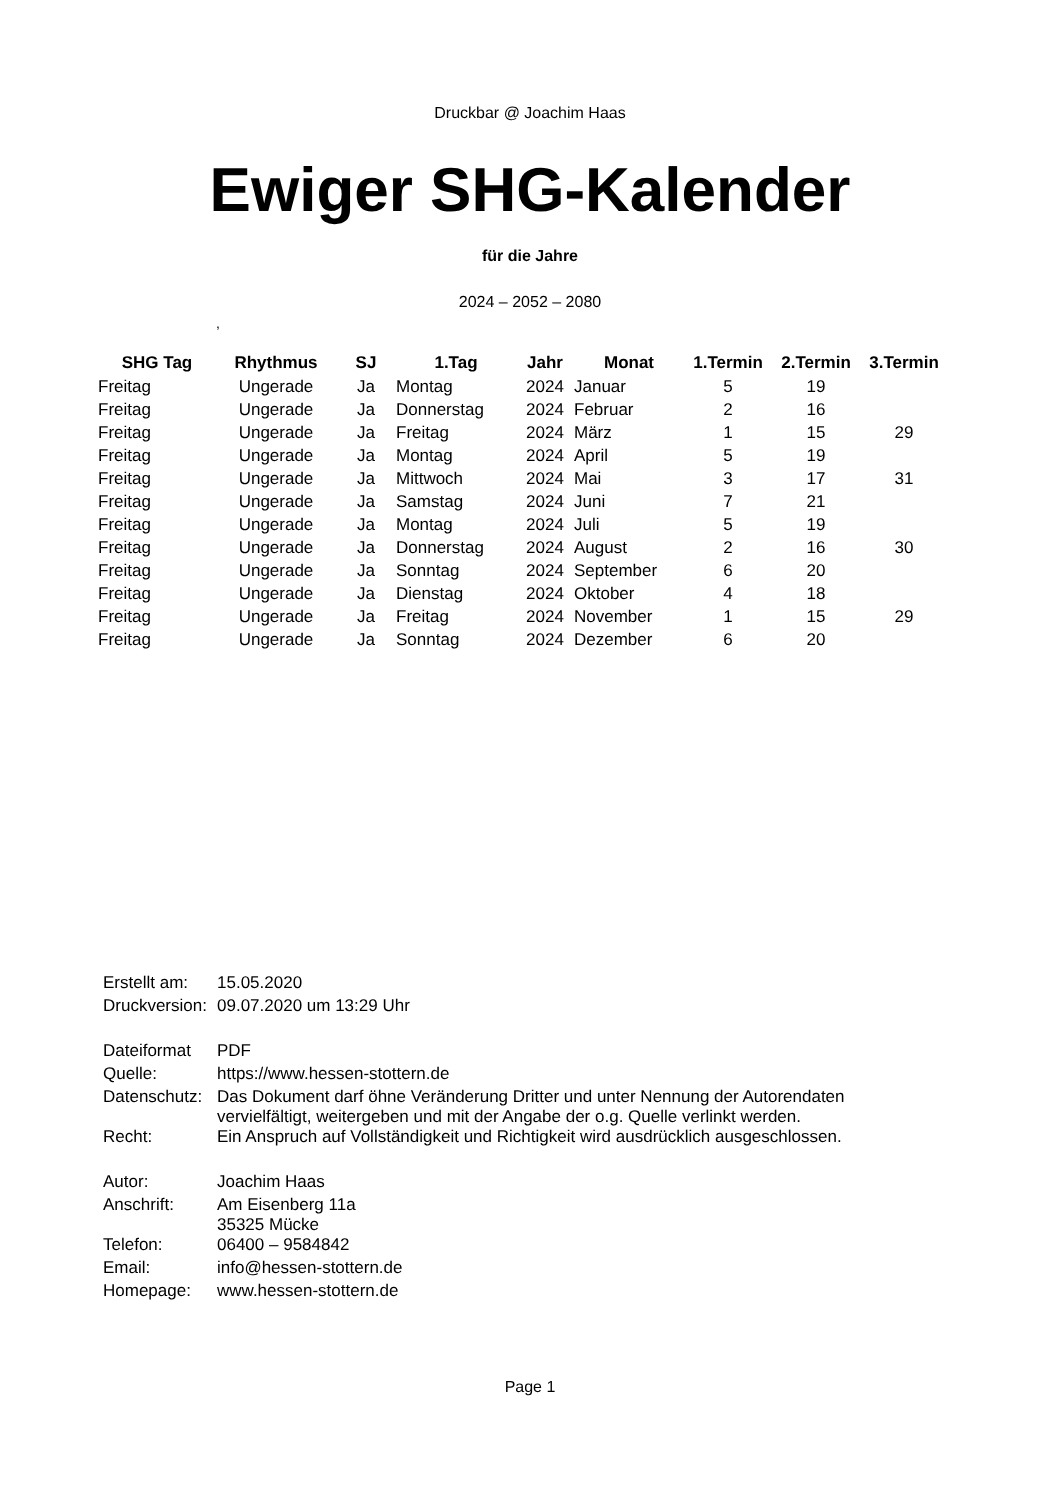Druckbar @ Joachim Haas
Ewiger SHG-Kalender
für die Jahre
2024 – 2052 – 2080
,
| SHG Tag | Rhythmus | SJ | 1.Tag | Jahr | Monat | 1.Termin | 2.Termin | 3.Termin |
| --- | --- | --- | --- | --- | --- | --- | --- | --- |
| Freitag | Ungerade | Ja | Montag | 2024 | Januar | 5 | 19 | |
| Freitag | Ungerade | Ja | Donnerstag | 2024 | Februar | 2 | 16 | |
| Freitag | Ungerade | Ja | Freitag | 2024 | März | 1 | 15 | 29 |
| Freitag | Ungerade | Ja | Montag | 2024 | April | 5 | 19 | |
| Freitag | Ungerade | Ja | Mittwoch | 2024 | Mai | 3 | 17 | 31 |
| Freitag | Ungerade | Ja | Samstag | 2024 | Juni | 7 | 21 | |
| Freitag | Ungerade | Ja | Montag | 2024 | Juli | 5 | 19 | |
| Freitag | Ungerade | Ja | Donnerstag | 2024 | August | 2 | 16 | 30 |
| Freitag | Ungerade | Ja | Sonntag | 2024 | September | 6 | 20 | |
| Freitag | Ungerade | Ja | Dienstag | 2024 | Oktober | 4 | 18 | |
| Freitag | Ungerade | Ja | Freitag | 2024 | November | 1 | 15 | 29 |
| Freitag | Ungerade | Ja | Sonntag | 2024 | Dezember | 6 | 20 | |
| Erstellt am: | 15.05.2020 |
| Druckversion: | 09.07.2020 um 13:29 Uhr |
| Dateiformat | PDF |
| Quelle: | https://www.hessen-stottern.de |
| Datenschutz: | Das Dokument darf öhne Veränderung Dritter und unter Nennung der Autorendaten vervielfältigt, weitergeben und mit der Angabe der o.g. Quelle verlinkt werden. |
| Recht: | Ein Anspruch auf Vollständigkeit und Richtigkeit wird ausdrücklich ausgeschlossen. |
| Autor: | Joachim Haas |
| Anschrift: | Am Eisenberg 11a 35325 Mücke |
| Telefon: | 06400 – 9584842 |
| Email: | info@hessen-stottern.de |
| Homepage: | www.hessen-stottern.de |
Page 1